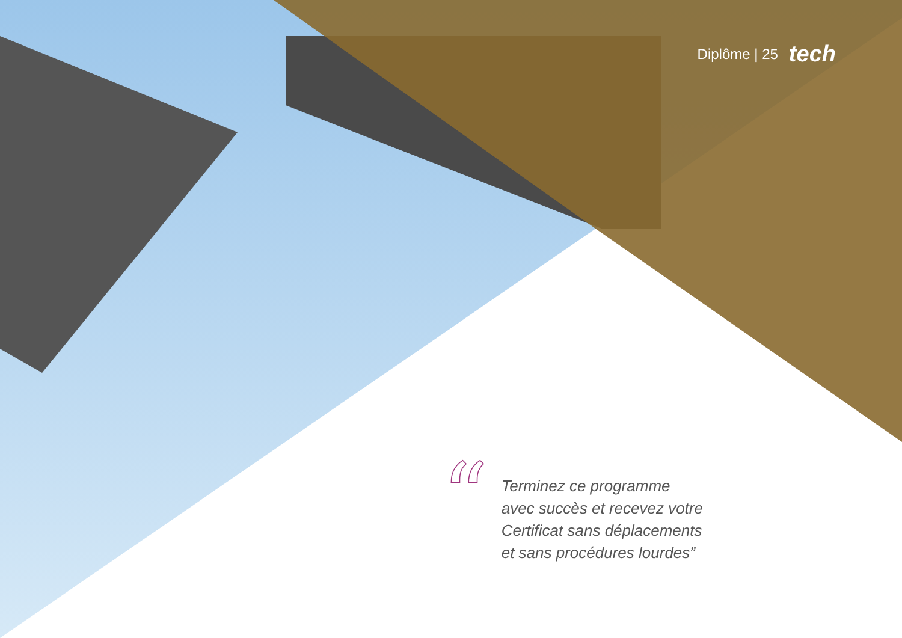Diplôme | 25 tech
“
Terminez ce programme
avec succès et recevez votre
Certificat sans déplacements
et sans procédures lourdes”